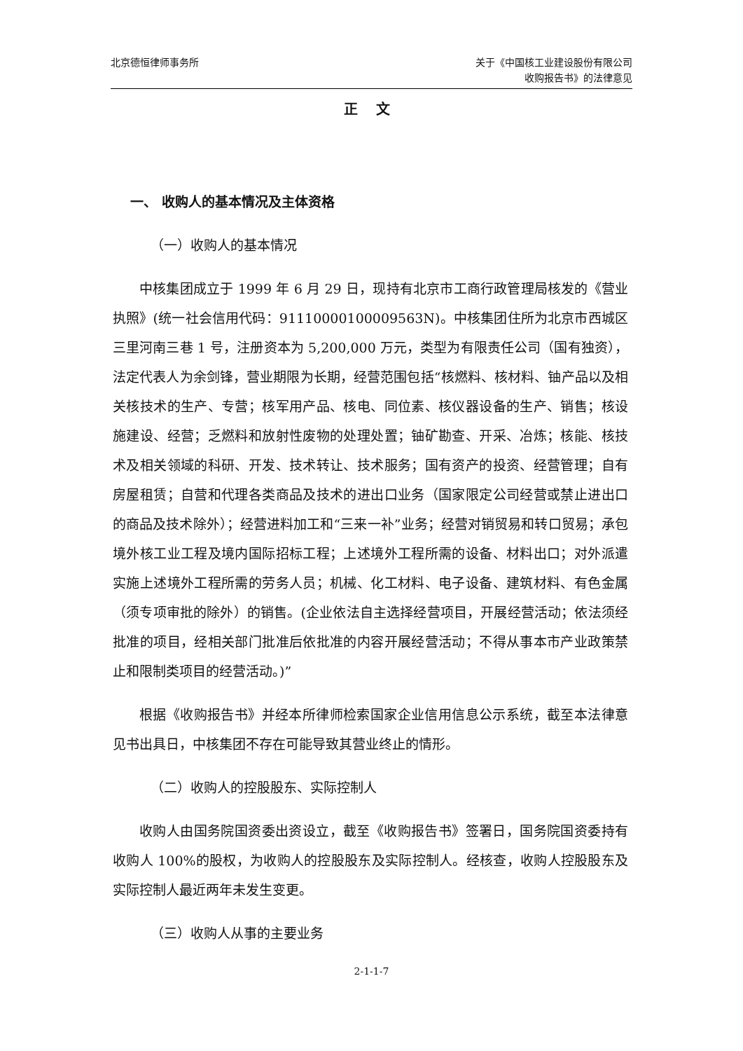北京德恒律师事务所 关于《中国核工业建设股份有限公司
收购报告书》的法律意见
正 文
一、 收购人的基本情况及主体资格
（一）收购人的基本情况
中核集团成立于 1999 年 6 月 29 日，现持有北京市工商行政管理局核发的《营业执照》(统一社会信用代码：91110000100009563N)。中核集团住所为北京市西城区三里河南三巷 1 号，注册资本为 5,200,000 万元，类型为有限责任公司（国有独资），法定代表人为余剑锋，营业期限为长期，经营范围包括“核燃料、核材料、铀产品以及相关核技术的生产、专营；核军用产品、核电、同位素、核仪器设备的生产、销售；核设施建设、经营；乏燃料和放射性废物的处理处置；铀矿勘查、开采、冶炼；核能、核技术及相关领域的科研、开发、技术转让、技术服务；国有资产的投资、经营管理；自有房屋租赁；自营和代理各类商品及技术的进出口业务（国家限定公司经营或禁止进出口的商品及技术除外）；经营进料加工和“三来一补”业务；经营对销贸易和转口贸易；承包境外核工业工程及境内国际招标工程；上述境外工程所需的设备、材料出口；对外派遣实施上述境外工程所需的劳务人员；机械、化工材料、电子设备、建筑材料、有色金属（须专项审批的除外）的销售。(企业依法自主选择经营项目，开展经营活动；依法须经批准的项目，经相关部门批准后依批准的内容开展经营活动；不得从事本市产业政策禁止和限制类项目的经营活动。)”
根据《收购报告书》并经本所律师检索国家企业信用信息公示系统，截至本法律意见书出具日，中核集团不存在可能导致其营业终止的情形。
（二）收购人的控股股东、实际控制人
收购人由国务院国资委出资设立，截至《收购报告书》签署日，国务院国资委持有收购人 100%的股权，为收购人的控股股东及实际控制人。经核查，收购人控股股东及实际控制人最近两年未发生变更。
（三）收购人从事的主要业务
2-1-1-7